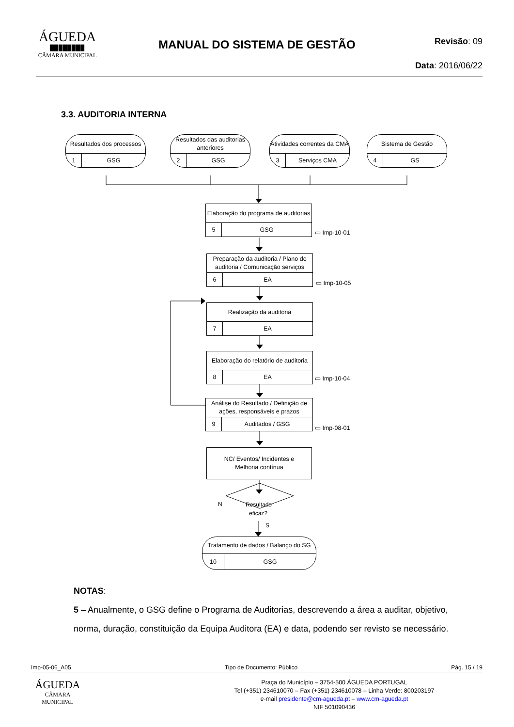ÁGUEDA
▉▉▉▉▉▉▉▉
CÂMARA MUNICIPAL
MANUAL DO SISTEMA DE GESTÃO
Revisão: 09
Data: 2016/06/22
3.3. AUDITORIA INTERNA
Resultado
eficaz?
N
S
Resultados dos processos
1 GSG
Resultados das auditorias anteriores
2 GSG
Atividades correntes da CMA
3 Serviços CMA
Sistema de Gestão
4 GS
Elaboração do programa de auditorias
5 GSG
▭ Imp-10-01
Preparação da auditoria / Plano de auditoria / Comunicação serviços
6 EA
▭ Imp-10-05
Realização da auditoria
7 EA
Elaboração do relatório de auditoria
8 EA
▭ Imp-10-04
Análise do Resultado / Definição de ações, responsáveis e prazos
9 Auditados / GSG
▭ Imp-08-01
NC/ Eventos/ Incidentes e Melhoria contínua
Tratamento de dados / Balanço do SG
10 GSG
NOTAS:
5 – Anualmente, o GSG define o Programa de Auditorias, descrevendo a área a auditar, objetivo, norma, duração, constituição da Equipa Auditora (EA) e data, podendo ser revisto se necessário.
Imp-05-06_A05 Tipo de Documento: Público Pág. 15 / 19
ÁGUEDA
CÂMARA MUNICIPAL
Praça do Município – 3754-500 ÁGUEDA PORTUGAL
Tel (+351) 234610070 – Fax (+351) 234610078 – Linha Verde: 800203197
e-mail presidente@cm-agueda.pt – www.cm-agueda.pt
NIF 501090436